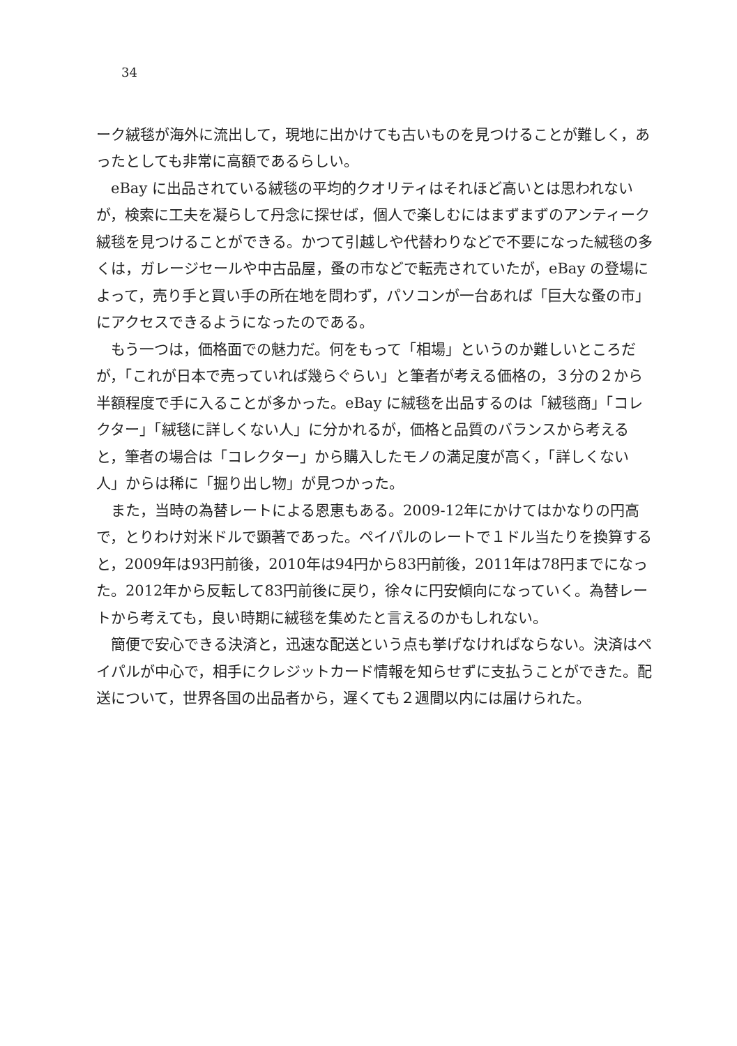34
ーク絨毯が海外に流出して，現地に出かけても古いものを見つけることが難しく，あったとしても非常に高額であるらしい。
eBay に出品されている絨毯の平均的クオリティはそれほど高いとは思われないが，検索に工夫を凝らして丹念に探せば，個人で楽しむにはまずまずのアンティーク絨毯を見つけることができる。かつて引越しや代替わりなどで不要になった絨毯の多くは，ガレージセールや中古品屋，蚤の市などで転売されていたが，eBay の登場によって，売り手と買い手の所在地を問わず，パソコンが一台あれば「巨大な蚤の市」にアクセスできるようになったのである。
もう一つは，価格面での魅力だ。何をもって「相場」というのか難しいところだが，「これが日本で売っていれば幾らぐらい」と筆者が考える価格の，３分の２から半額程度で手に入ることが多かった。eBay に絨毯を出品するのは「絨毯商」「コレクター」「絨毯に詳しくない人」に分かれるが，価格と品質のバランスから考えると，筆者の場合は「コレクター」から購入したモノの満足度が高く，「詳しくない人」からは稀に「掘り出し物」が見つかった。
また，当時の為替レートによる恩恵もある。2009-12年にかけてはかなりの円高で，とりわけ対米ドルで顕著であった。ペイパルのレートで１ドル当たりを換算すると，2009年は93円前後，2010年は94円から83円前後，2011年は78円までになった。2012年から反転して83円前後に戻り，徐々に円安傾向になっていく。為替レートから考えても，良い時期に絨毯を集めたと言えるのかもしれない。
簡便で安心できる決済と，迅速な配送という点も挙げなければならない。決済はペイパルが中心で，相手にクレジットカード情報を知らせずに支払うことができた。配送について，世界各国の出品者から，遅くても２週間以内には届けられた。